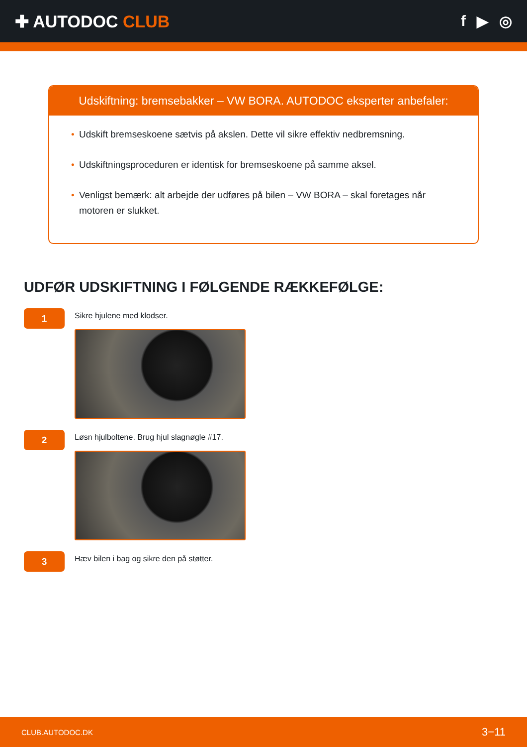✚ AUTODOC CLUB f ▶ ◎
Udskiftning: bremsebakker – VW BORA. AUTODOC eksperter anbefaler:
• Udskift bremseskoene sætvis på akslen. Dette vil sikre effektiv nedbremsning.
• Udskiftningsproceduren er identisk for bremseskoene på samme aksel.
• Venligst bemærk: alt arbejde der udføres på bilen – VW BORA – skal foretages når motoren er slukket.
UDFØR UDSKIFTNING I FØLGENDE RÆKKEFØLGE:
1
Sikre hjulene med klodser.
2
Løsn hjulboltene. Brug hjul slagnøgle #17.
3
Hæv bilen i bag og sikre den på støtter.
CLUB.AUTODOC.DK 3−11